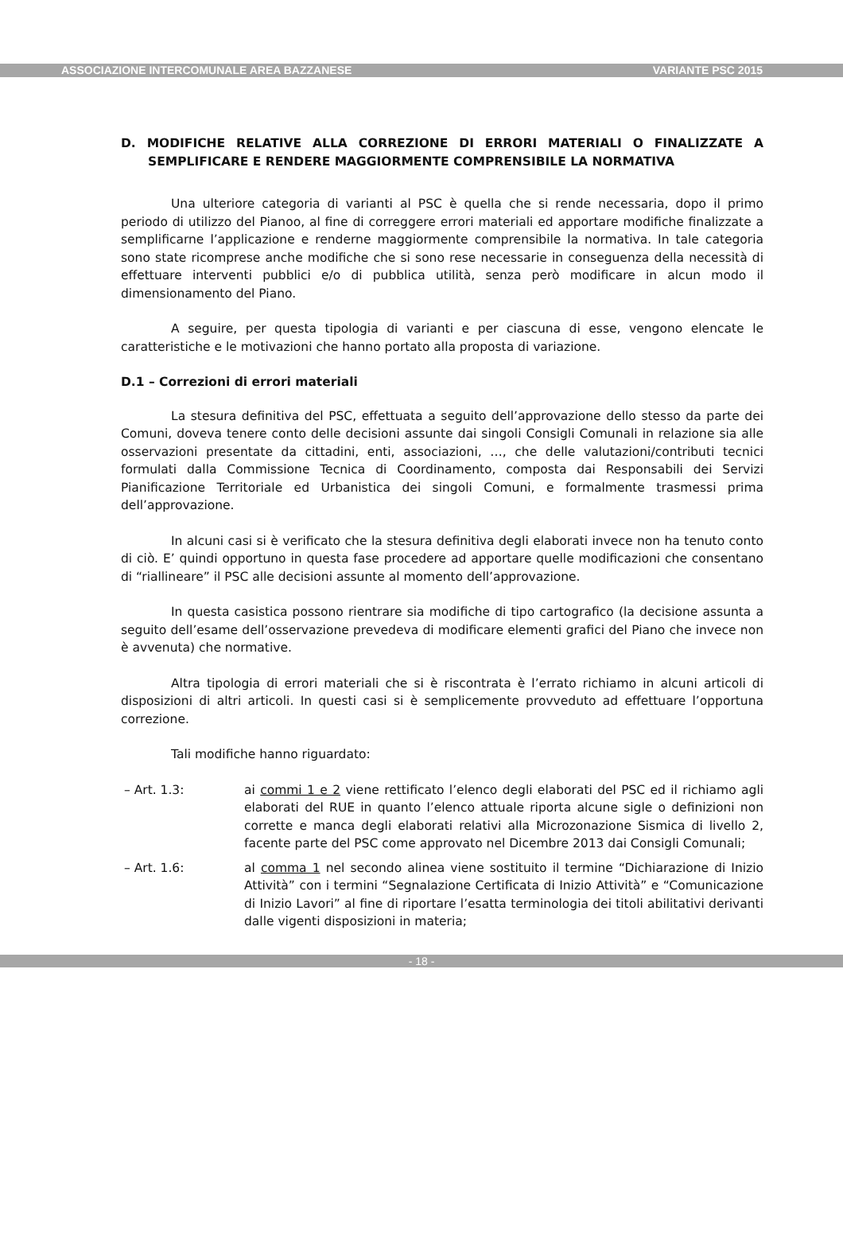ASSOCIAZIONE INTERCOMUNALE AREA BAZZANESE VARIANTE PSC 2015
D. MODIFICHE RELATIVE ALLA CORREZIONE DI ERRORI MATERIALI O FINALIZZATE A SEMPLIFICARE E RENDERE MAGGIORMENTE COMPRENSIBILE LA NORMATIVA
Una ulteriore categoria di varianti al PSC è quella che si rende necessaria, dopo il primo periodo di utilizzo del Pianoo, al fine di correggere errori materiali ed apportare modifiche finalizzate a semplificarne l’applicazione e renderne maggiormente comprensibile la normativa. In tale categoria sono state ricomprese anche modifiche che si sono rese necessarie in conseguenza della necessità di effettuare interventi pubblici e/o di pubblica utilità, senza però modificare in alcun modo il dimensionamento del Piano.
A seguire, per questa tipologia di varianti e per ciascuna di esse, vengono elencate le caratteristiche e le motivazioni che hanno portato alla proposta di variazione.
D.1 – Correzioni di errori materiali
La stesura definitiva del PSC, effettuata a seguito dell’approvazione dello stesso da parte dei Comuni, doveva tenere conto delle decisioni assunte dai singoli Consigli Comunali in relazione sia alle osservazioni presentate da cittadini, enti, associazioni, …, che delle valutazioni/contributi tecnici formulati dalla Commissione Tecnica di Coordinamento, composta dai Responsabili dei Servizi Pianificazione Territoriale ed Urbanistica dei singoli Comuni, e formalmente trasmessi prima dell’approvazione.
In alcuni casi si è verificato che la stesura definitiva degli elaborati invece non ha tenuto conto di ciò. E’ quindi opportuno in questa fase procedere ad apportare quelle modificazioni che consentano di “riallineare” il PSC alle decisioni assunte al momento dell’approvazione.
In questa casistica possono rientrare sia modifiche di tipo cartografico (la decisione assunta a seguito dell’esame dell’osservazione prevedeva di modificare elementi grafici del Piano che invece non è avvenuta) che normative.
Altra tipologia di errori materiali che si è riscontrata è l’errato richiamo in alcuni articoli di disposizioni di altri articoli. In questi casi si è semplicemente provveduto ad effettuare l’opportuna correzione.
Tali modifiche hanno riguardato:
– Art. 1.3: ai commi 1 e 2 viene rettificato l’elenco degli elaborati del PSC ed il richiamo agli elaborati del RUE in quanto l’elenco attuale riporta alcune sigle o definizioni non corrette e manca degli elaborati relativi alla Microzonazione Sismica di livello 2, facente parte del PSC come approvato nel Dicembre 2013 dai Consigli Comunali;
– Art. 1.6: al comma 1 nel secondo alinea viene sostituito il termine “Dichiarazione di Inizio Attività” con i termini “Segnalazione Certificata di Inizio Attività” e “Comunicazione di Inizio Lavori” al fine di riportare l’esatta terminologia dei titoli abilitativi derivanti dalle vigenti disposizioni in materia;
- 18 -